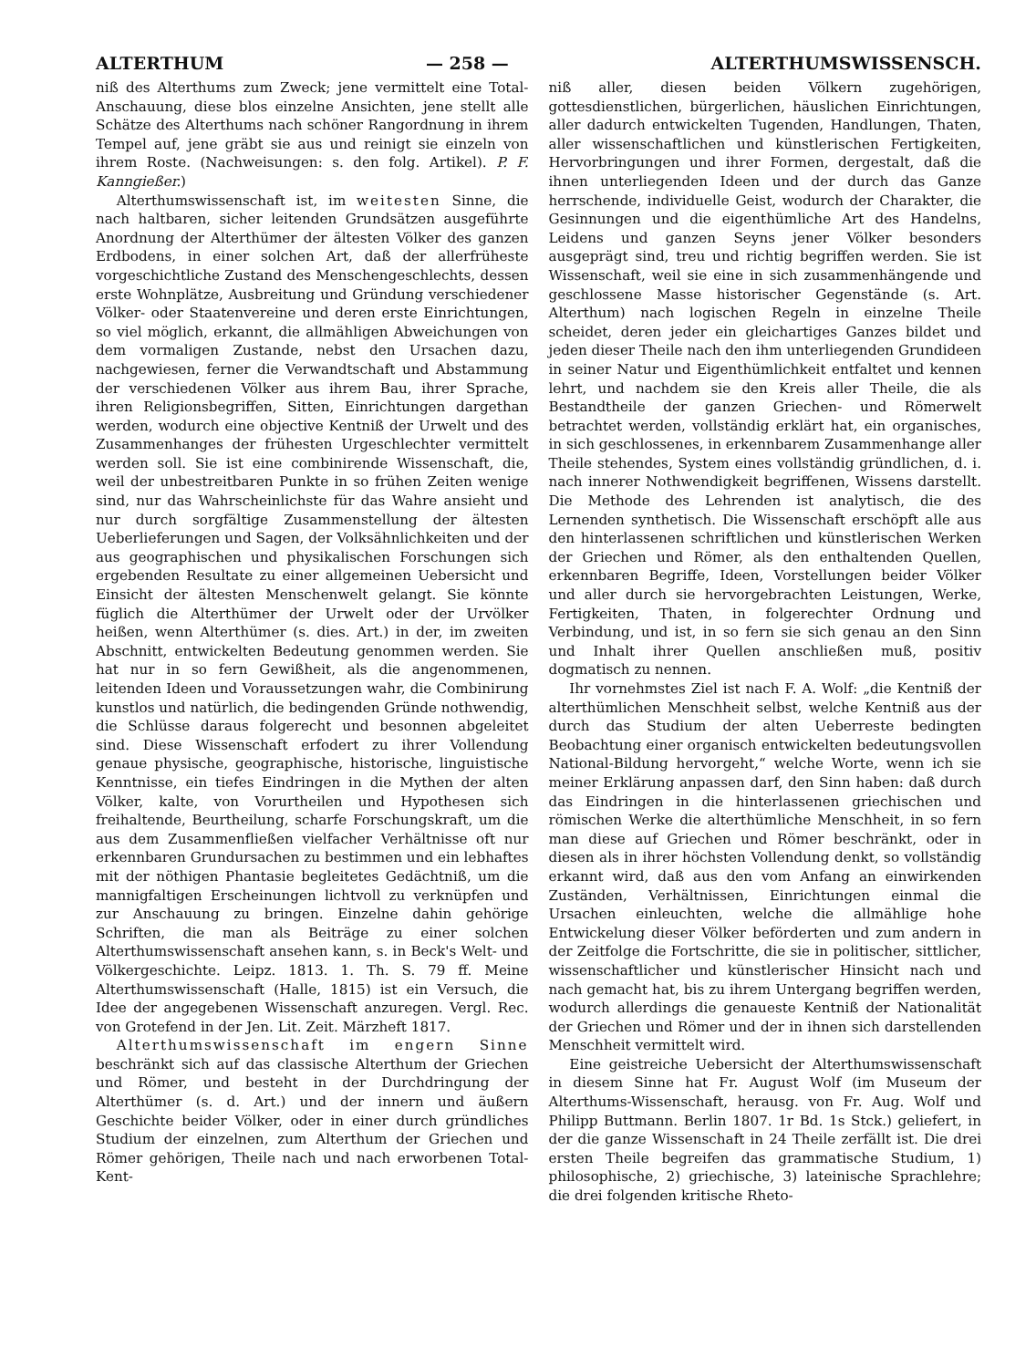ALTERTHUM — 258 — ALTERTHUMSWISSENSCH.
niß des Alterthums zum Zweck; jene vermittelt eine Total-Anschauung, diese blos einzelne Ansichten, jene stellt alle Schätze des Alterthums nach schöner Rangordnung in ihrem Tempel auf, jene gräbt sie aus und reinigt sie einzeln von ihrem Roste. (Nachweisungen: s. den folg. Artikel). P. F. Kanngießer.)
Alterthumswissenschaft ist, im weitesten Sinne, die nach haltbaren, sicher leitenden Grundsätzen ausgeführte Anordnung der Alterthümer der ältesten Völker des ganzen Erdbodens, in einer solchen Art, daß der allerfrüheste vorgeschichtliche Zustand des Menschengeschlechts, dessen erste Wohnplätze, Ausbreitung und Gründung verschiedener Völker- oder Staatenvereine und deren erste Einrichtungen, so viel möglich, erkannt, die allmähligen Abweichungen von dem vormaligen Zustande, nebst den Ursachen dazu, nachgewiesen, ferner die Verwandtschaft und Abstammung der verschiedenen Völker aus ihrem Bau, ihrer Sprache, ihren Religionsbegriffen, Sitten, Einrichtungen dargethan werden, wodurch eine objective Kentniß der Urwelt und des Zusammenhanges der frühesten Urgeschlechter vermittelt werden soll. Sie ist eine combinirende Wissenschaft, die, weil der unbestreitbaren Punkte in so frühen Zeiten wenige sind, nur das Wahrscheinlichste für das Wahre ansieht und nur durch sorgfältige Zusammenstellung der ältesten Ueberlieferungen und Sagen, der Volksähnlichkeiten und der aus geographischen und physikalischen Forschungen sich ergebenden Resultate zu einer allgemeinen Uebersicht und Einsicht der ältesten Menschenwelt gelangt. Sie könnte füglich die Alterthümer der Urwelt oder der Urvölker heißen, wenn Alterthümer (s. dies. Art.) in der, im zweiten Abschnitt, entwickelten Bedeutung genommen werden. Sie hat nur in so fern Gewißheit, als die angenommenen, leitenden Ideen und Voraussetzungen wahr, die Combinirung kunstlos und natürlich, die bedingenden Gründe nothwendig, die Schlüsse daraus folgerecht und besonnen abgeleitet sind. Diese Wissenschaft erfodert zu ihrer Vollendung genaue physische, geographische, historische, linguistische Kenntnisse, ein tiefes Eindringen in die Mythen der alten Völker, kalte, von Vorurtheilen und Hypothesen sich freihaltende, Beurtheilung, scharfe Forschungskraft, um die aus dem Zusammenfließen vielfacher Verhältnisse oft nur erkennbaren Grundursachen zu bestimmen und ein lebhaftes mit der nöthigen Phantasie begleitetes Gedächtniß, um die mannigfaltigen Erscheinungen lichtvoll zu verknüpfen und zur Anschauung zu bringen. Einzelne dahin gehörige Schriften, die man als Beiträge zu einer solchen Alterthumswissenschaft ansehen kann, s. in Beck's Welt- und Völkergeschichte. Leipz. 1813. 1. Th. S. 79 ff. Meine Alterthumswissenschaft (Halle, 1815) ist ein Versuch, die Idee der angegebenen Wissenschaft anzuregen. Vergl. Rec. von Grotefend in der Jen. Lit. Zeit. Märzheft 1817.
Alterthumswissenschaft im engern Sinne beschränkt sich auf das classische Alterthum der Griechen und Römer, und besteht in der Durchdringung der Alterthümer (s. d. Art.) und der innern und äußern Geschichte beider Völker, oder in einer durch gründliches Studium der einzelnen, zum Alterthum der Griechen und Römer gehörigen, Theile nach und nach erworbenen Total-Kent-
niß aller, diesen beiden Völkern zugehörigen, gottesdienstlichen, bürgerlichen, häuslichen Einrichtungen, aller dadurch entwickelten Tugenden, Handlungen, Thaten, aller wissenschaftlichen und künstlerischen Fertigkeiten, Hervorbringungen und ihrer Formen, dergestalt, daß die ihnen unterliegenden Ideen und der durch das Ganze herrschende, individuelle Geist, wodurch der Charakter, die Gesinnungen und die eigenthümliche Art des Handelns, Leidens und ganzen Seyns jener Völker besonders ausgeprägt sind, treu und richtig begriffen werden. Sie ist Wissenschaft, weil sie eine in sich zusammenhängende und geschlossene Masse historischer Gegenstände (s. Art. Alterthum) nach logischen Regeln in einzelne Theile scheidet, deren jeder ein gleichartiges Ganzes bildet und jeden dieser Theile nach den ihm unterliegenden Grundideen in seiner Natur und Eigenthümlichkeit entfaltet und kennen lehrt, und nachdem sie den Kreis aller Theile, die als Bestandtheile der ganzen Griechen- und Römerwelt betrachtet werden, vollständig erklärt hat, ein organisches, in sich geschlossenes, in erkennbarem Zusammenhange aller Theile stehendes, System eines vollständig gründlichen, d. i. nach innerer Nothwendigkeit begriffenen, Wissens darstellt. Die Methode des Lehrenden ist analytisch, die des Lernenden synthetisch. Die Wissenschaft erschöpft alle aus den hinterlassenen schriftlichen und künstlerischen Werken der Griechen und Römer, als den enthaltenden Quellen, erkennbaren Begriffe, Ideen, Vorstellungen beider Völker und aller durch sie hervorgebrachten Leistungen, Werke, Fertigkeiten, Thaten, in folgerechter Ordnung und Verbindung, und ist, in so fern sie sich genau an den Sinn und Inhalt ihrer Quellen anschließen muß, positiv dogmatisch zu nennen.
Ihr vornehmstes Ziel ist nach F. A. Wolf: „die Kentniß der alterthümlichen Menschheit selbst, welche Kentniß aus der durch das Studium der alten Ueberreste bedingten Beobachtung einer organisch entwickelten bedeutungsvollen National-Bildung hervorgeht,“ welche Worte, wenn ich sie meiner Erklärung anpassen darf, den Sinn haben: daß durch das Eindringen in die hinterlassenen griechischen und römischen Werke die alterthümliche Menschheit, in so fern man diese auf Griechen und Römer beschränkt, oder in diesen als in ihrer höchsten Vollendung denkt, so vollständig erkannt wird, daß aus den vom Anfang an einwirkenden Zuständen, Verhältnissen, Einrichtungen einmal die Ursachen einleuchten, welche die allmählige hohe Entwickelung dieser Völker beförderten und zum andern in der Zeitfolge die Fortschritte, die sie in politischer, sittlicher, wissenschaftlicher und künstlerischer Hinsicht nach und nach gemacht hat, bis zu ihrem Untergang begriffen werden, wodurch allerdings die genaueste Kentniß der Nationalität der Griechen und Römer und der in ihnen sich darstellenden Menschheit vermittelt wird.
Eine geistreiche Uebersicht der Alterthumswissenschaft in diesem Sinne hat Fr. August Wolf (im Museum der Alterthums-Wissenschaft, herausg. von Fr. Aug. Wolf und Philipp Buttmann. Berlin 1807. 1r Bd. 1s Stck.) geliefert, in der die ganze Wissenschaft in 24 Theile zerfällt ist. Die drei ersten Theile begreifen das grammatische Studium, 1) philosophische, 2) griechische, 3) lateinische Sprachlehre; die drei folgenden kritische Rheto-